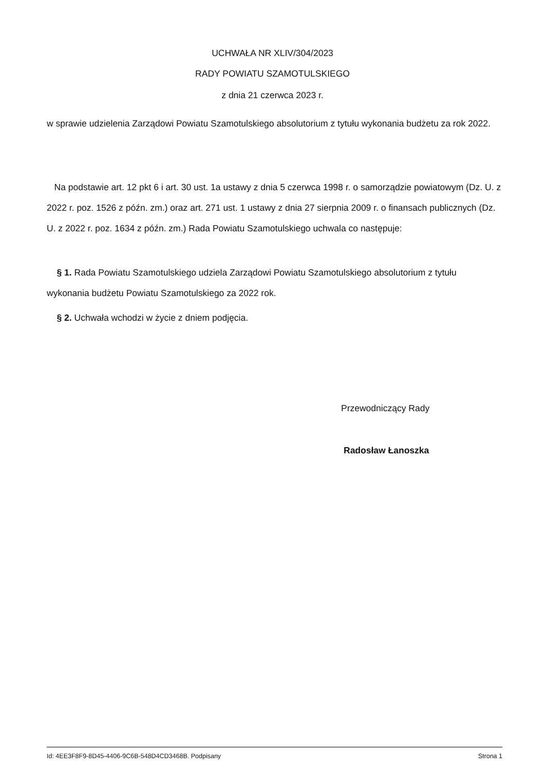UCHWAŁA NR XLIV/304/2023
RADY POWIATU SZAMOTULSKIEGO
z dnia 21 czerwca 2023 r.
w sprawie udzielenia Zarządowi Powiatu Szamotulskiego absolutorium z tytułu wykonania budżetu za rok 2022.
Na podstawie art. 12 pkt 6 i art. 30 ust. 1a ustawy z dnia 5 czerwca 1998 r. o samorządzie powiatowym (Dz. U. z 2022 r. poz. 1526 z późn. zm.) oraz art. 271 ust. 1 ustawy z dnia 27 sierpnia 2009 r. o finansach publicznych (Dz. U. z 2022 r. poz. 1634 z późn. zm.) Rada Powiatu Szamotulskiego uchwala co następuje:
§ 1. Rada Powiatu Szamotulskiego udziela Zarządowi Powiatu Szamotulskiego absolutorium z tytułu wykonania budżetu Powiatu Szamotulskiego za 2022 rok.
§ 2. Uchwała wchodzi w życie z dniem podjęcia.
Przewodniczący Rady
Radosław Łanoszka
Id: 4EE3F8F9-8D45-4406-9C6B-548D4CD3468B. Podpisany Strona 1